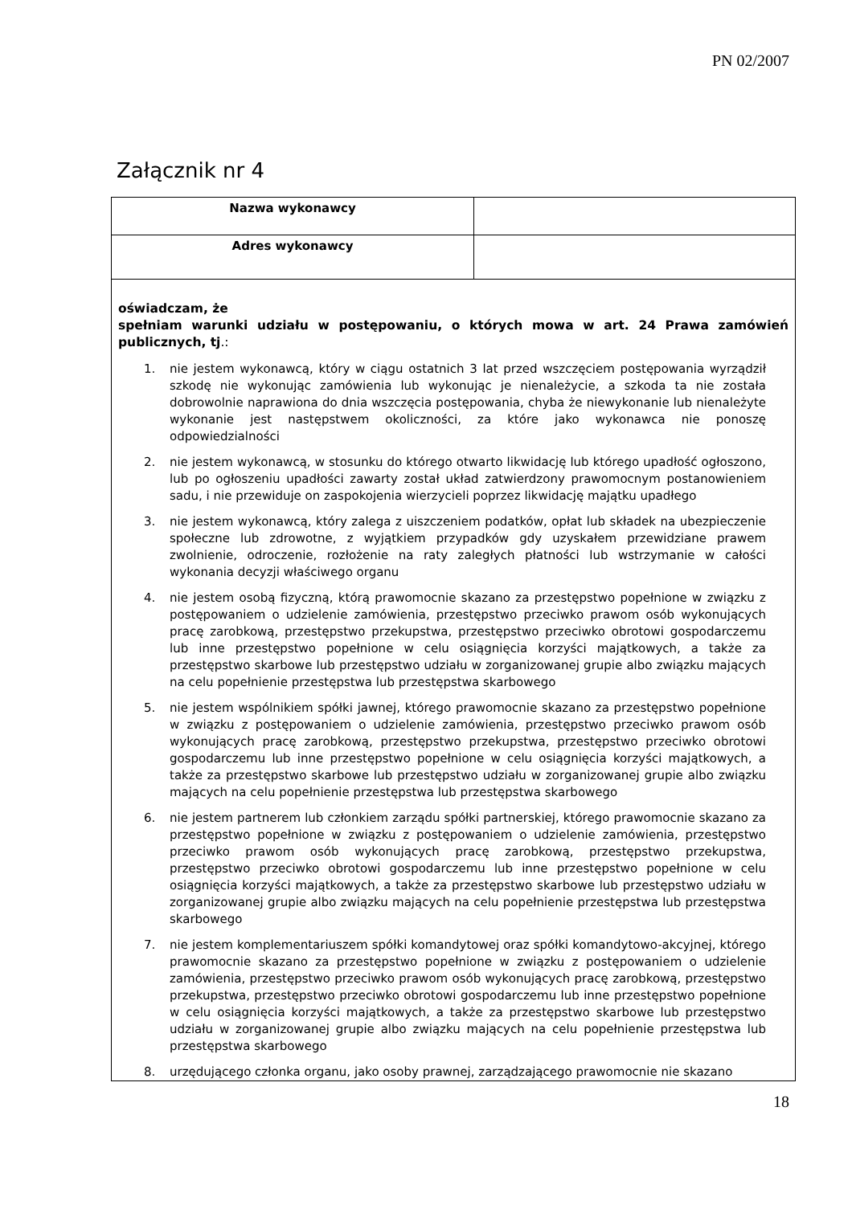PN 02/2007
Załącznik nr 4
| Nazwa wykonawcy | |
| Adres wykonawcy | |
| oświadczam, że spełniam warunki udziału w postępowaniu, o których mowa w art. 24 Prawa zamówień publicznych, tj .: 1. nie jestem wykonawcą, który w ciągu ostatnich 3 lat przed wszczęciem postępowania wyrządził szkodę nie wykonując zamówienia lub wykonując je nienależycie, a szkoda ta nie została dobrowolnie naprawiona do dnia wszczęcia postępowania, chyba że niewykonanie lub nienależyte wykonanie jest następstwem okoliczności, za które jako wykonawca nie ponoszę odpowiedzialności 2. nie jestem wykonawcą, w stosunku do którego otwarto likwidację lub którego upadłość ogłoszono, lub po ogłoszeniu upadłości zawarty został układ zatwierdzony prawomocnym postanowieniem sadu, i nie przewiduje on zaspokojenia wierzycieli poprzez likwidację majątku upadłego 3. nie jestem wykonawcą, który zalega z uiszczeniem podatków, opłat lub składek na ubezpieczenie społeczne lub zdrowotne, z wyjątkiem przypadków gdy uzyskałem przewidziane prawem zwolnienie, odroczenie, rozłożenie na raty zaległych płatności lub wstrzymanie w całości wykonania decyzji właściwego organu 4. nie jestem osobą fizyczną, którą prawomocnie skazano za przestępstwo popełnione w związku z postępowaniem o udzielenie zamówienia, przestępstwo przeciwko prawom osób wykonujących pracę zarobkową, przestępstwo przekupstwa, przestępstwo przeciwko obrotowi gospodarczemu lub inne przestępstwo popełnione w celu osiągnięcia korzyści majątkowych, a także za przestępstwo skarbowe lub przestępstwo udziału w zorganizowanej grupie albo związku mających na celu popełnienie przestępstwa lub przestępstwa skarbowego 5. nie jestem wspólnikiem spółki jawnej, którego prawomocnie skazano za przestępstwo popełnione w związku z postępowaniem o udzielenie zamówienia, przestępstwo przeciwko prawom osób wykonujących pracę zarobkową, przestępstwo przekupstwa, przestępstwo przeciwko obrotowi gospodarczemu lub inne przestępstwo popełnione w celu osiągnięcia korzyści majątkowych, a także za przestępstwo skarbowe lub przestępstwo udziału w zorganizowanej grupie albo związku mających na celu popełnienie przestępstwa lub przestępstwa skarbowego 6. nie jestem partnerem lub członkiem zarządu spółki partnerskiej, którego prawomocnie skazano za przestępstwo popełnione w związku z postępowaniem o udzielenie zamówienia, przestępstwo przeciwko prawom osób wykonujących pracę zarobkową, przestępstwo przekupstwa, przestępstwo przeciwko obrotowi gospodarczemu lub inne przestępstwo popełnione w celu osiągnięcia korzyści majątkowych, a także za przestępstwo skarbowe lub przestępstwo udziału w zorganizowanej grupie albo związku mających na celu popełnienie przestępstwa lub przestępstwa skarbowego 7. nie jestem komplementariuszem spółki komandytowej oraz spółki komandytowo-akcyjnej, którego prawomocnie skazano za przestępstwo popełnione w związku z postępowaniem o udzielenie zamówienia, przestępstwo przeciwko prawom osób wykonujących pracę zarobkową, przestępstwo przekupstwa, przestępstwo przeciwko obrotowi gospodarczemu lub inne przestępstwo popełnione w celu osiągnięcia korzyści majątkowych, a także za przestępstwo skarbowe lub przestępstwo udziału w zorganizowanej grupie albo związku mających na celu popełnienie przestępstwa lub przestępstwa skarbowego 8. urzędującego członka organu, jako osoby prawnej, zarządzającego prawomocnie nie skazano | |
18